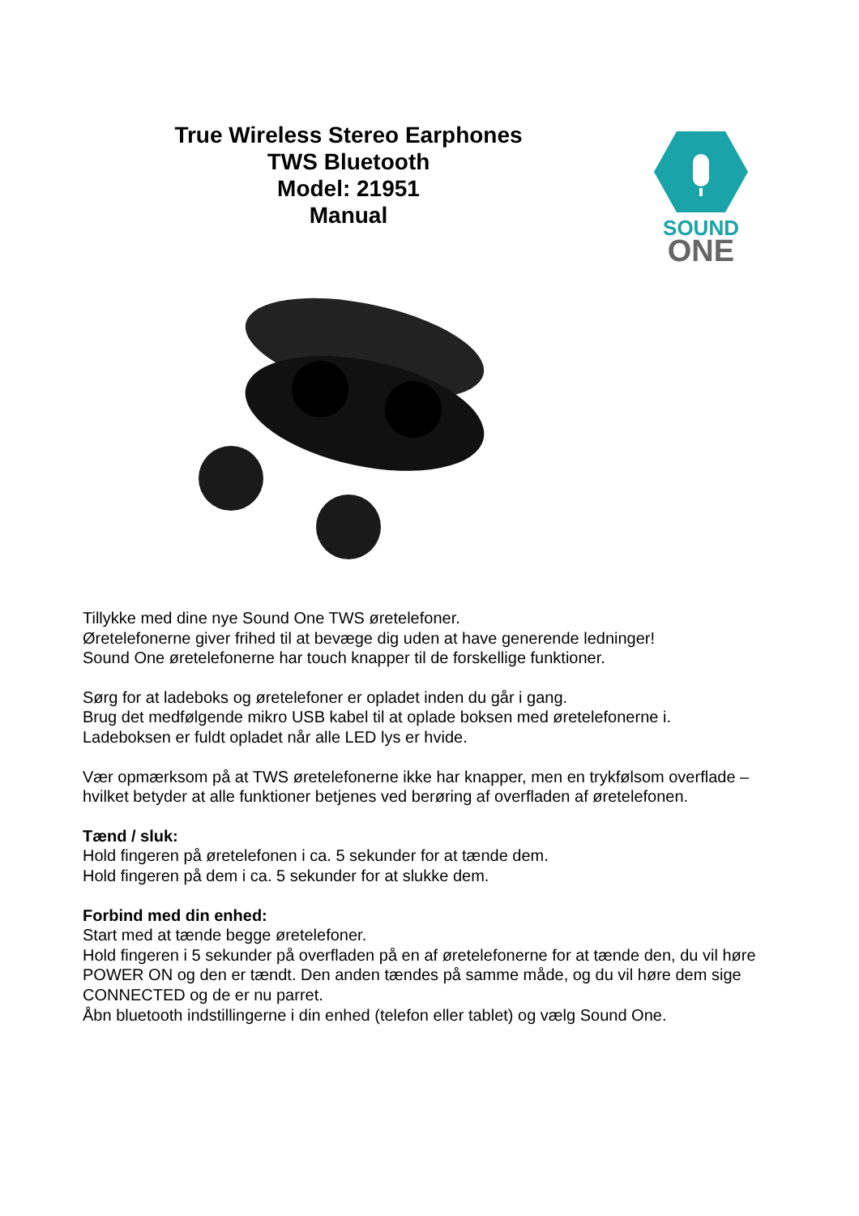True Wireless Stereo Earphones
TWS Bluetooth
Model: 21951
Manual
SOUND
ONE
Tillykke med dine nye Sound One TWS øretelefoner.
Øretelefonerne giver frihed til at bevæge dig uden at have generende ledninger!
Sound One øretelefonerne har touch knapper til de forskellige funktioner.
Sørg for at ladeboks og øretelefoner er opladet inden du går i gang.
Brug det medfølgende mikro USB kabel til at oplade boksen med øretelefonerne i.
Ladeboksen er fuldt opladet når alle LED lys er hvide.
Vær opmærksom på at TWS øretelefonerne ikke har knapper, men en trykfølsom overflade – hvilket betyder at alle funktioner betjenes ved berøring af overfladen af øretelefonen.
Tænd / sluk:
Hold fingeren på øretelefonen i ca. 5 sekunder for at tænde dem.
Hold fingeren på dem i ca. 5 sekunder for at slukke dem.
Forbind med din enhed:
Start med at tænde begge øretelefoner.
Hold fingeren i 5 sekunder på overfladen på en af øretelefonerne for at tænde den, du vil høre POWER ON og den er tændt. Den anden tændes på samme måde, og du vil høre dem sige CONNECTED og de er nu parret.
Åbn bluetooth indstillingerne i din enhed (telefon eller tablet) og vælg Sound One.